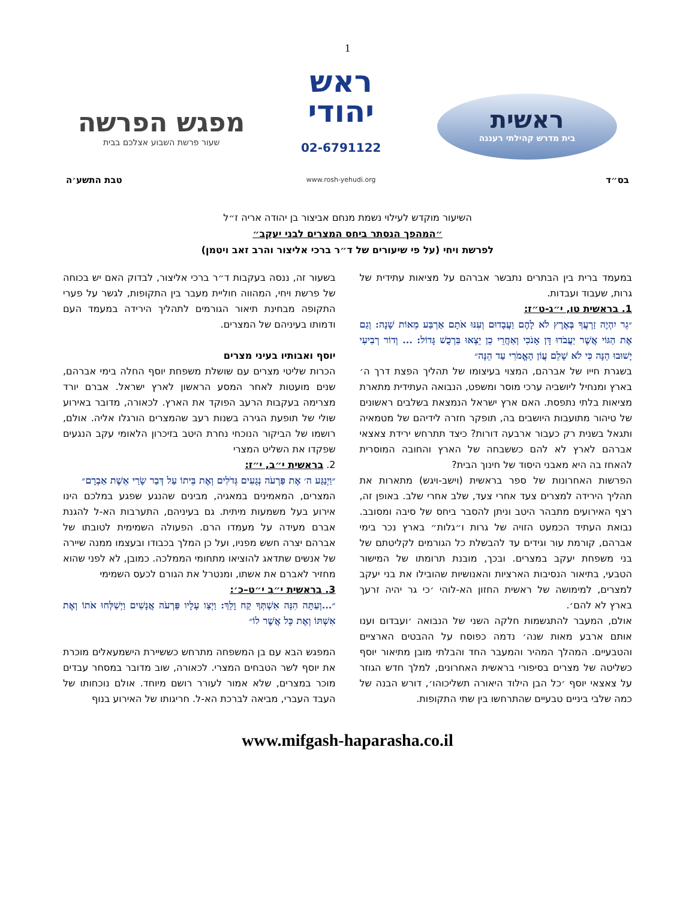1
ראשית
בית מדרש קהילתי רעננה
ראש
יהודי
02-6791122
www.rosh-yehudi.org
מפגש הפרשה
שעור פרשת השבוע אצלכם בבית
בס״ד טבת התשע׳ה
השיעור מוקדש לעילוי נשמת מנחם אביצור בן יהודה אריה ז״ל
״המהפך הנסתר ביחס המצרים לבני יעקב״
לפרשת ויחי (על פי שיעורים של ד״ר ברכי אליצור והרב זאב ויטמן)
במעמד ברית בין הבתרים נתבשר אברהם על מציאות עתידית של גרות, שעבוד ועבדות.
1. בראשית טו, י״ג-ט״ז:
״גֵר יִהְיֶה זַרְעֲךָ בְּאֶרֶץ לֹא לָהֶם וַעֲבָדוּם וְעִנּוּ אֹתָם אַרְבַּע מֵאוֹת שָׁנָה: וְגַם אֶת הַגּוֹי אֲשֶׁר יַעֲבֹדוּ דָּן אָנֹכִי וְאַחֲרֵי כֵן יֵצְאוּ בִּרְכֻשׁ גָּדוֹל: ... וְדוֹר רְבִיעִי יָשׁוּבוּ הֵנָּה כִּי לֹא שָׁלֵם עֲוֹן הָאֱמֹרִי עַד הֵנָּה״
בשגרת חייו של אברהם, המצוי בעיצומו של תהליך הפצת דרך ה׳ בארץ ומנחיל ליושביה ערכי מוסר ומשפט, הנבואה העתידית מתארת מציאות בלתי נתפסת. האם ארץ ישראל הנמצאת בשלבים ראשונים של טיהור מתועבות היושבים בה, תופקר חזרה לידיהם של מטמאיה ותגאל בשנית רק כעבור ארבעה דורות? כיצד תתרחש ירידת צאצאי אברהם לארץ לא להם כששבחה של הארץ והחובה המוסרית להאחז בה היא מאבני היסוד של חינוך הבית?
הפרשות האחרונות של ספר בראשית (וישב-ויגש) מתארות את תהליך הירידה למצרים צעד אחרי צעד, שלב אחרי שלב. באופן זה, רצף האירועים מתבהר היטב וניתן להסבר ביחס של סיבה ומסובב. נבואת העתיד הכמעט הזויה של גרות ו״גלות״ בארץ נכר בימי אברהם, קורמת עור וגידים עד להבשלת כל הגורמים לקליטתם של בני משפחת יעקב במצרים. ובכך, מובנת תרומתו של המישור הטבעי, בתיאור הנסיבות הארציות והאנושיות שהובילו את בני יעקב למצרים, למימושה של ראשית החזון הא-לוהי ׳כי גר יהיה זרעך בארץ לא להם׳.
אולם, המעבר להתגשמות חלקה השני של הנבואה ׳ועבדום וענו אותם ארבע מאות שנה׳ נדמה כפוסח על ההבטים הארציים והטבעיים. המהלך המהיר והמעבר החד והבלתי מובן מתיאור יוסף כשליטה של מצרים בסיפורי בראשית האחרונים, למלך חדש הגוזר על צאצאי יוסף ׳כל הבן הילוד היאורה תשליכוהו׳, דורש הבנה של כמה שלבי ביניים טבעיים שהתרחשו בין שתי התקופות.
בשעור זה, ננסה בעקבות ד״ר ברכי אליצור, לבדוק האם יש בכוחה של פרשת ויחי, המהווה חוליית מעבר בין התקופות, לגשר על פערי התקופה מבחינת תיאור הגורמים לתהליך הירידה במעמד העם ודמותו בעיניהם של המצרים.
יוסף ואבותיו בעיני מצרים
הכרות שליטי מצרים עם שושלת משפחת יוסף החלה בימי אברהם, שנים מועטות לאחר המסע הראשון לארץ ישראל. אברם יורד מצרימה בעקבות הרעב הפוקד את הארץ. לכאורה, מדובר באירוע שולי של תופעת הגירה בשנות רעב שהמצרים הורגלו אליה. אולם, רושמו של הביקור הנוכחי נחרת היטב בזיכרון הלאומי עקב הנגעים שפקדו את השליט המצרי
2. בראשית י״ב, י״ז:
״וַיְנַגַּע ה׳ אֶת פַּרְעֹה נְגָעִים גְּדֹלִים וְאֶת בֵּיתוֹ עַל דְּבַר שָׂרַי אֵשֶׁת אַבְרָם״
המצרים, המאמינים במאגיה, מבינים שהנגע שפגע במלכם הינו אירוע בעל משמעות מיתית. גם בעיניהם, התערבות הא-ל להגנת אברם מעידה על מעמדו הרם. הפעולה השמימית לטובתו של אברהם יצרה חשש מפניו, ועל כן המלך בכבודו ובעצמו ממנה שיירה של אנשים שתדאג להוציאו מתחומי הממלכה. כמובן, לא לפני שהוא מחזיר לאברם את אשתו, ומנטרל את הגורם לכעס השמימי
3. בראשית י״ב י״ט–כ׳:
״...וְעַתָּה הִנֵּה אִשְׁתְּךָ קַח וָלֵךְ: וַיְצַו עָלָיו פַּרְעֹה אֲנָשִׁים וַיְשַׁלְּחוּ אֹתוֹ וְאֶת אִשְׁתּוֹ וְאֶת כָּל אֲשֶׁר לוֹ״
המפגש הבא עם בן המשפחה מתרחש כששיירת הישמעאלים מוכרת את יוסף לשר הטבחים המצרי. לכאורה, שוב מדובר במסחר עבדים מוכר במצרים, שלא אמור לעורר רושם מיוחד. אולם נוכחותו של העבד העברי, מביאה לברכת הא-ל. חריגותו של האירוע בנוף
www.mifgash-haparasha.co.il